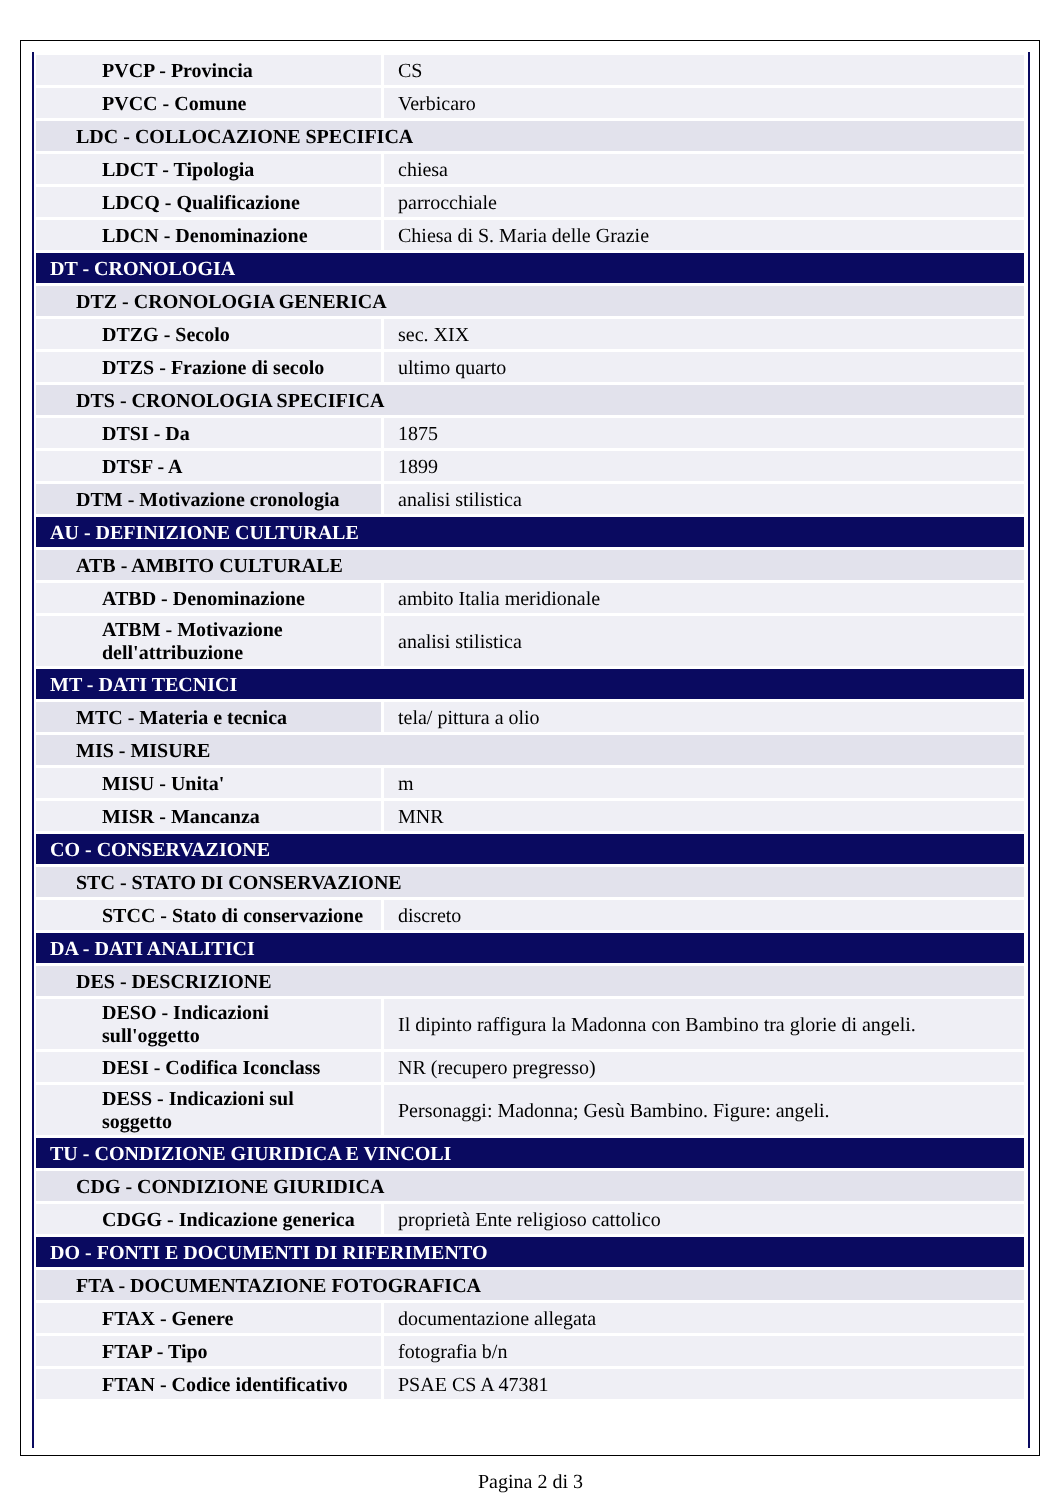| PVCP - Provincia | CS |
| PVCC - Comune | Verbicaro |
| LDC - COLLOCAZIONE SPECIFICA | |
| LDCT - Tipologia | chiesa |
| LDCQ - Qualificazione | parrocchiale |
| LDCN - Denominazione | Chiesa di S. Maria delle Grazie |
| DT - CRONOLOGIA | |
| DTZ - CRONOLOGIA GENERICA | |
| DTZG - Secolo | sec. XIX |
| DTZS - Frazione di secolo | ultimo quarto |
| DTS - CRONOLOGIA SPECIFICA | |
| DTSI - Da | 1875 |
| DTSF - A | 1899 |
| DTM - Motivazione cronologia | analisi stilistica |
| AU - DEFINIZIONE CULTURALE | |
| ATB - AMBITO CULTURALE | |
| ATBD - Denominazione | ambito Italia meridionale |
| ATBM - Motivazione dell'attribuzione | analisi stilistica |
| MT - DATI TECNICI | |
| MTC - Materia e tecnica | tela/ pittura a olio |
| MIS - MISURE | |
| MISU - Unita' | m |
| MISR - Mancanza | MNR |
| CO - CONSERVAZIONE | |
| STC - STATO DI CONSERVAZIONE | |
| STCC - Stato di conservazione | discreto |
| DA - DATI ANALITICI | |
| DES - DESCRIZIONE | |
| DESO - Indicazioni sull'oggetto | Il dipinto raffigura la Madonna con Bambino tra glorie di angeli. |
| DESI - Codifica Iconclass | NR (recupero pregresso) |
| DESS - Indicazioni sul soggetto | Personaggi: Madonna; Gesù Bambino. Figure: angeli. |
| TU - CONDIZIONE GIURIDICA E VINCOLI | |
| CDG - CONDIZIONE GIURIDICA | |
| CDGG - Indicazione generica | proprietà Ente religioso cattolico |
| DO - FONTI E DOCUMENTI DI RIFERIMENTO | |
| FTA - DOCUMENTAZIONE FOTOGRAFICA | |
| FTAX - Genere | documentazione allegata |
| FTAP - Tipo | fotografia b/n |
| FTAN - Codice identificativo | PSAE CS A 47381 |
Pagina 2 di 3